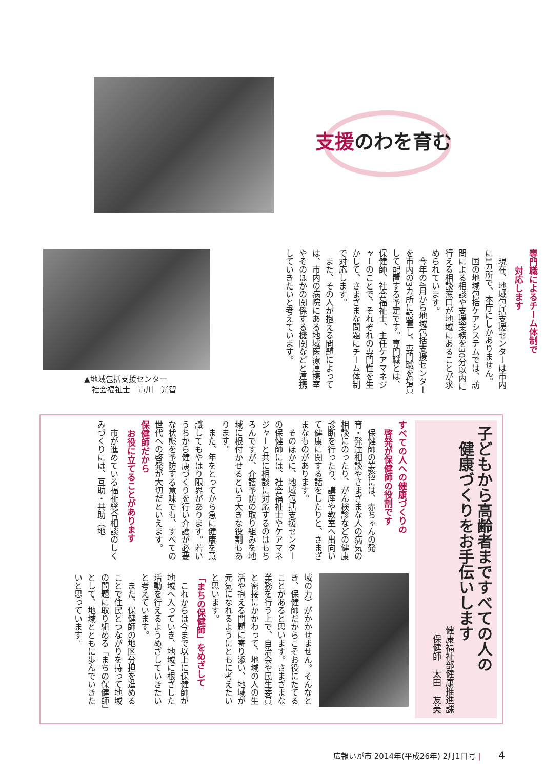支援のわを育む
▲地域包括支援センター
　社会福祉士　市川　光智
専門職によるチーム体制で
　　対応します
現在、地域包括支援センターは市内に1カ所で、本庁にしかありません。
国の地域包括ケアシステムでは、訪問による相談や支援業務を30分以内に行える相談窓口が地域にあることが求められています。
今年の4月から地域包括支援センターを市内の3カ所に設置し、専門職を増員して配置する予定です。専門職とは、保健師、社会福祉士、主任ケアマネジャーのことで、それぞれの専門性を生かして、さまざまな問題にチーム体制で対応します。
また、その人が抱える問題によっては、市内の病院にある地域医療連携室やそのほかの関係する機関などと連携していきたいと考えています。
子どもから高齢者まですべての人の
　健康づくりをお手伝いします
健康福祉部健康推進課
保健師　太田　友美
すべての人への健康づくりの
　啓発が保健師の役割です
保健師の業務には、赤ちゃんの発育・発達相談やさまざまな人の病気の相談にのったり、がん検診などの健康診断を行ったり、講座や教室へ出向いて健康に関する話をしたりと、さまざまなものがあります。
そのほかに、地域包括支援センターの保健師には、社会福祉士やケアマネジャーと共に相談に対応するのはもちろんですが、介護予防の取り組みを地域に根付かせるという大きな役割もあります。
また、年をとってから急に健康を意識してもやはり限界があります。若いうちから健康づくりを行い介護が必要な状態を予防する意味でも、すべての世代への啓発が大切だといえます。
保健師だから
　お役に立てることがあります
市が進めている福祉総合相談のしくみづくりには、互助・共助（地
域の力）がかかせません。そんなとき、保健師だからこそお役にたてることがあると思います。さまざまな業務を行う上で、自治会や民生委員と密接にかかわって、地域の人の生活や抱える問題に寄り添い、地域が元気になれるようにともに考えたいと思います。
「まちの保健師」をめざして
これからは今まで以上に保健師が地域へ入っていき、地域に根ざした活動を行えるようめざしていきたいと考えています。
また、保健師の地区分担を進めることで住民とつながりを持って地域の問題に取り組める「まちの保健師」として、地域とともに歩んでいきたいと思っています。
広報いが市 2014年(平成26年) 2月1日号 | 4